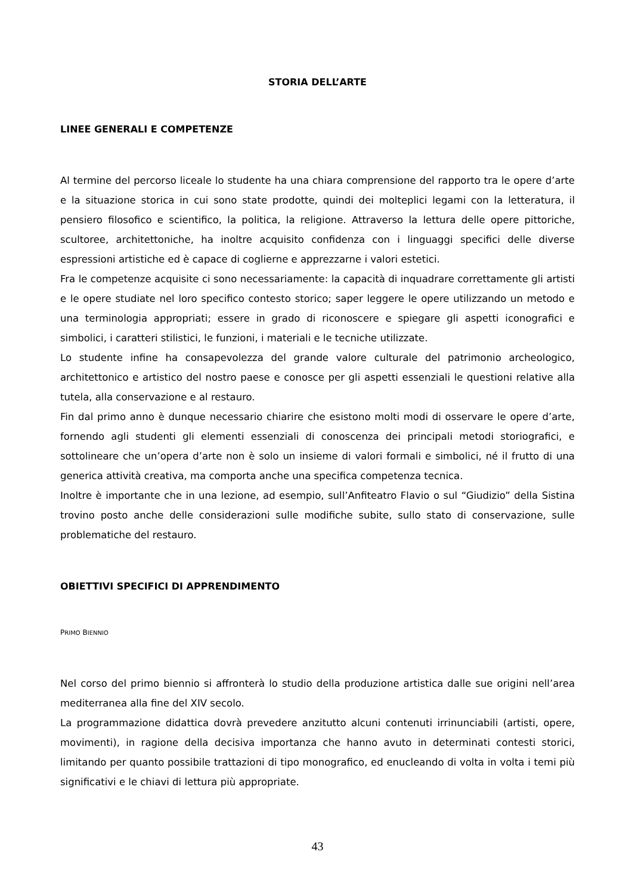STORIA DELL’ARTE
LINEE GENERALI E COMPETENZE
Al termine del percorso liceale lo studente ha una chiara comprensione del rapporto tra le opere d’arte e la situazione storica in cui sono state prodotte, quindi dei molteplici legami con la letteratura, il pensiero filosofico e scientifico, la politica, la religione. Attraverso la lettura delle opere pittoriche, scultoree, architettoniche, ha inoltre acquisito confidenza con i linguaggi specifici delle diverse espressioni artistiche ed è capace di coglierne e apprezzarne i valori estetici.
Fra le competenze acquisite ci sono necessariamente: la capacità di inquadrare correttamente gli artisti e le opere studiate nel loro specifico contesto storico; saper leggere le opere utilizzando un metodo e una terminologia appropriati; essere in grado di riconoscere e spiegare gli aspetti iconografici e simbolici, i caratteri stilistici, le funzioni, i materiali e le tecniche utilizzate.
Lo studente infine ha consapevolezza del grande valore culturale del patrimonio archeologico, architettonico e artistico del nostro paese e conosce per gli aspetti essenziali le questioni relative alla tutela, alla conservazione e al restauro.
Fin dal primo anno è dunque necessario chiarire che esistono molti modi di osservare le opere d’arte, fornendo agli studenti gli elementi essenziali di conoscenza dei principali metodi storiografici, e sottolineare che un’opera d’arte non è solo un insieme di valori formali e simbolici, né il frutto di una generica attività creativa, ma comporta anche una specifica competenza tecnica.
Inoltre è importante che in una lezione, ad esempio, sull’Anfiteatro Flavio o sul “Giudizio” della Sistina trovino posto anche delle considerazioni sulle modifiche subite, sullo stato di conservazione, sulle problematiche del restauro.
OBIETTIVI SPECIFICI DI APPRENDIMENTO
PRIMO BIENNIO
Nel corso del primo biennio si affronterà lo studio della produzione artistica dalle sue origini nell’area mediterranea alla fine del XIV secolo.
La programmazione didattica dovrà prevedere anzitutto alcuni contenuti irrinunciabili (artisti, opere, movimenti), in ragione della decisiva importanza che hanno avuto in determinati contesti storici, limitando per quanto possibile trattazioni di tipo monografico, ed enucleando di volta in volta i temi più significativi e le chiavi di lettura più appropriate.
43